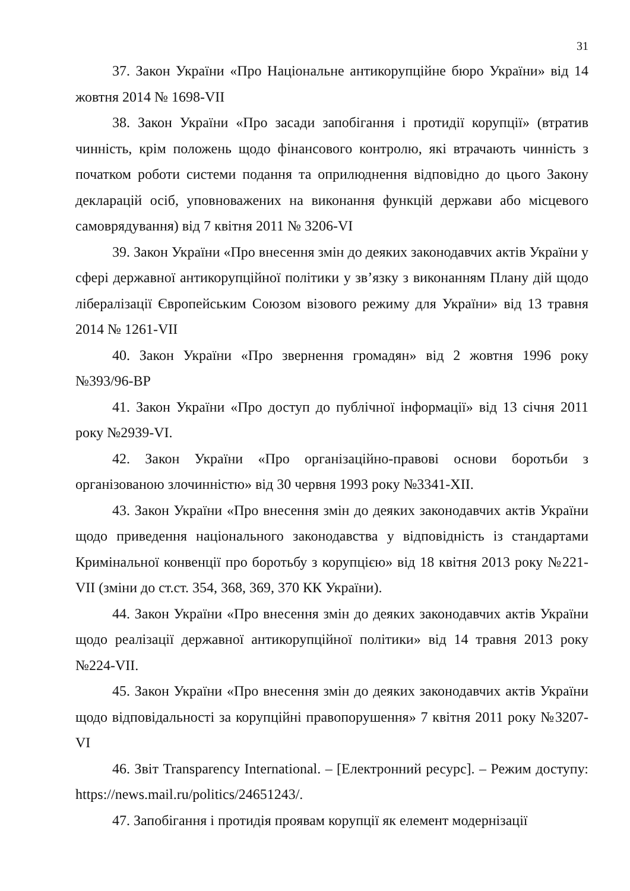31
37. Закон України «Про Національне антикорупційне бюро України» від 14 жовтня 2014 № 1698-VII
38. Закон України «Про засади запобігання і протидії корупції» (втратив чинність, крім положень щодо фінансового контролю, які втрачають чинність з початком роботи системи подання та оприлюднення відповідно до цього Закону декларацій осіб, уповноважених на виконання функцій держави або місцевого самоврядування) від 7 квітня 2011 № 3206-VI
39. Закон України «Про внесення змін до деяких законодавчих актів України у сфері державної антикорупційної політики у зв’язку з виконанням Плану дій щодо лібералізації Європейським Союзом візового режиму для України» від 13 травня 2014 № 1261-VII
40. Закон України «Про звернення громадян» від 2 жовтня 1996 року №393/96-ВР
41. Закон України «Про доступ до публічної інформації» від 13 січня 2011 року №2939-VI.
42. Закон України «Про організаційно-правові основи боротьби з організованою злочинністю» від 30 червня 1993 року №3341-XII.
43. Закон України «Про внесення змін до деяких законодавчих актів України щодо приведення національного законодавства у відповідність із стандартами Кримінальної конвенції про боротьбу з корупцією» від 18 квітня 2013 року №221-VII (зміни до ст.ст. 354, 368, 369, 370 КК України).
44. Закон України «Про внесення змін до деяких законодавчих актів України щодо реалізації державної антикорупційної політики» від 14 травня 2013 року №224-VII.
45. Закон України «Про внесення змін до деяких законодавчих актів України щодо відповідальності за корупційні правопорушення» 7 квітня 2011 року №3207-VI
46. Звіт Transparency International. – [Електронний ресурс]. – Режим доступу: https://news.mail.ru/politics/24651243/.
47. Запобігання і протидія проявам корупції як елемент модернізації